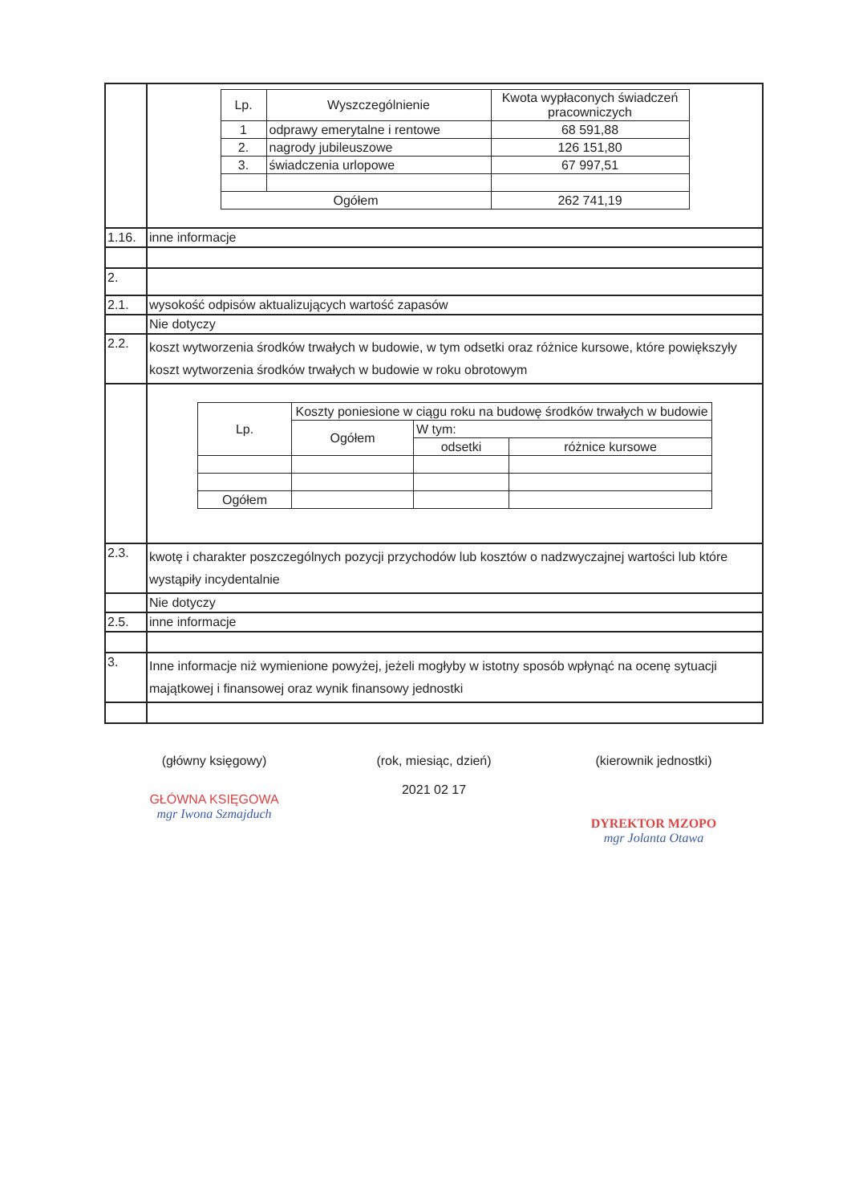| | / Lp. / Wyszczególnienie / Kwota wypłaconych świadczeń pracowniczych / / 1 / odprawy emerytalne i rentowe / 68 591,88 / / 2. / nagrody jubileuszowe / 126 151,80 / / 3. / świadczenia urlopowe / 67 997,51 / / Ogółem / / 262 741,19 / |
| 1.16. | inne informacje |
| 2. | |
| 2.1. | wysokość odpisów aktualizujących wartość zapasów |
| | Nie dotyczy |
| 2.2. | koszt wytworzenia środków trwałych w budowie, w tym odsetki oraz różnice kursowe, które powiększyły koszt wytworzenia środków trwałych w budowie w roku obrotowym |
| | / Lp. / Koszty poniesione w ciągu roku na budowę środków trwałych w budowie / / / / / Ogółem / W tym: / / / / / odsetki / różnice kursowe / / Ogółem / / / / |
| 2.3. | kwotę i charakter poszczególnych pozycji przychodów lub kosztów o nadzwyczajnej wartości lub które wystąpiły incydentalnie |
| | Nie dotyczy |
| 2.5. | inne informacje |
| 3. | Inne informacje niż wymienione powyżej, jeżeli mogłyby w istotny sposób wpłynąć na ocenę sytuacji majątkowej i finansowej oraz wynik finansowy jednostki |
(główny księgowy)
GŁÓWNA KSIĘGOWA
mgr Iwona Szmajduch
(rok, miesiąc, dzień)
2021 02 17
(kierownik jednostki)
DYREKTOR MZOPO
mgr Jolanta Otawa